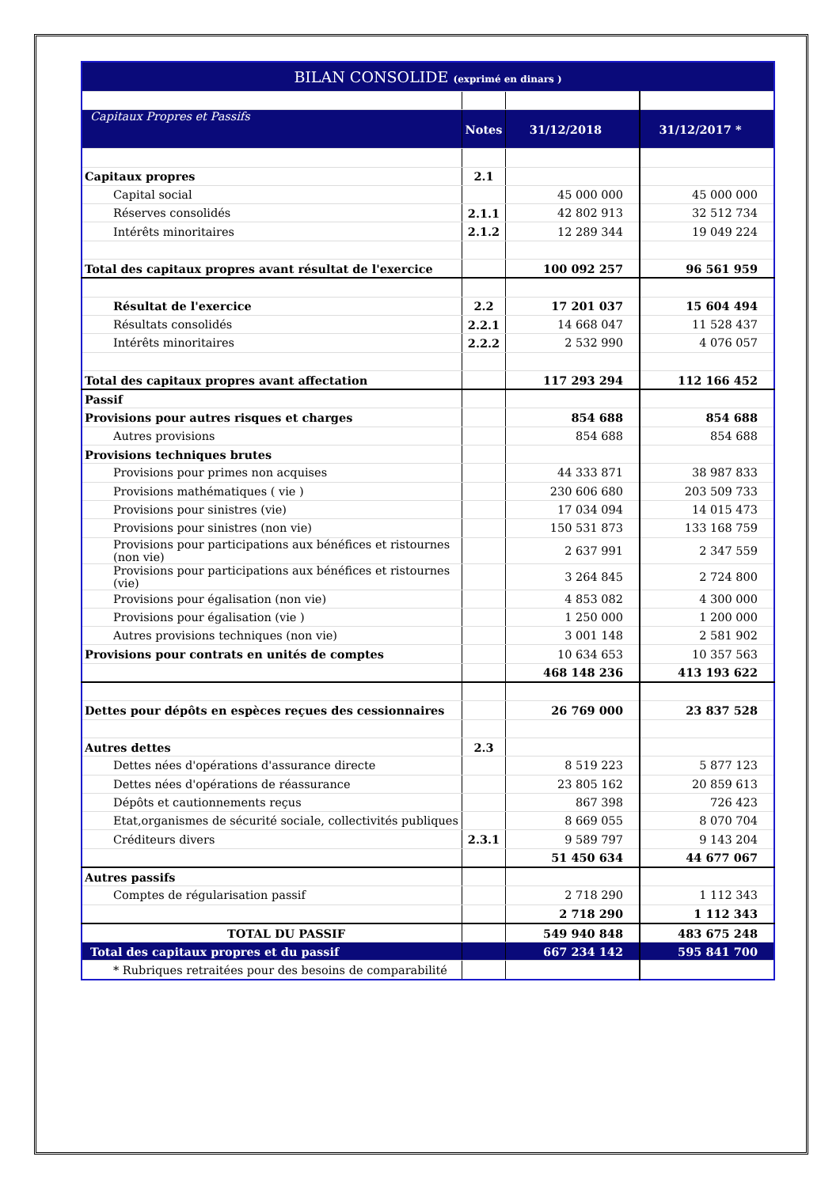| BILAN CONSOLIDE (exprimé en dinars ) | | | | |
| --- | --- | --- | --- | --- |
| Capitaux Propres et Passifs | | Notes | 31/12/2018 | 31/12/2017 * |
| Capitaux propres | | 2.1 | | |
| | Capital social | | 45 000 000 | 45 000 000 |
| | Réserves consolidés | 2.1.1 | 42 802 913 | 32 512 734 |
| | Intérêts minoritaires | 2.1.2 | 12 289 344 | 19 049 224 |
| Total des capitaux propres avant résultat de l'exercice | | | 100 092 257 | 96 561 959 |
| | Résultat de l'exercice | 2.2 | 17 201 037 | 15 604 494 |
| | Résultats consolidés | 2.2.1 | 14 668 047 | 11 528 437 |
| | Intérêts minoritaires | 2.2.2 | 2 532 990 | 4 076 057 |
| Total des capitaux propres avant affectation | | | 117 293 294 | 112 166 452 |
| Passif | | | | |
| Provisions pour autres risques et charges | | | 854 688 | 854 688 |
| | Autres provisions | | 854 688 | 854 688 |
| Provisions techniques brutes | | | | |
| | Provisions pour primes non acquises | | 44 333 871 | 38 987 833 |
| | Provisions mathématiques ( vie ) | | 230 606 680 | 203 509 733 |
| | Provisions pour sinistres (vie) | | 17 034 094 | 14 015 473 |
| | Provisions pour sinistres (non vie) | | 150 531 873 | 133 168 759 |
| | Provisions pour participations aux bénéfices et ristournes (non vie) | | 2 637 991 | 2 347 559 |
| | Provisions pour participations aux bénéfices et ristournes (vie) | | 3 264 845 | 2 724 800 |
| | Provisions pour égalisation (non vie) | | 4 853 082 | 4 300 000 |
| | Provisions pour égalisation (vie ) | | 1 250 000 | 1 200 000 |
| | Autres provisions techniques (non vie) | | 3 001 148 | 2 581 902 |
| Provisions pour contrats en unités de comptes | | | 10 634 653 | 10 357 563 |
| | | | 468 148 236 | 413 193 622 |
| Dettes pour dépôts en espèces reçues des cessionnaires | | | 26 769 000 | 23 837 528 |
| Autres dettes | | 2.3 | | |
| | Dettes nées d'opérations d'assurance directe | | 8 519 223 | 5 877 123 |
| | Dettes nées d'opérations de réassurance | | 23 805 162 | 20 859 613 |
| | Dépôts et cautionnements reçus | | 867 398 | 726 423 |
| | Etat,organismes de sécurité sociale, collectivités publiques | | 8 669 055 | 8 070 704 |
| | Créditeurs divers | 2.3.1 | 9 589 797 | 9 143 204 |
| | | | 51 450 634 | 44 677 067 |
| Autres passifs | | | | |
| | Comptes de régularisation passif | | 2 718 290 | 1 112 343 |
| | | | 2 718 290 | 1 112 343 |
| | TOTAL DU PASSIF | | 549 940 848 | 483 675 248 |
| Total des capitaux propres et du passif | | | 667 234 142 | 595 841 700 |
| | * Rubriques retraitées pour des besoins de comparabilité | | | |